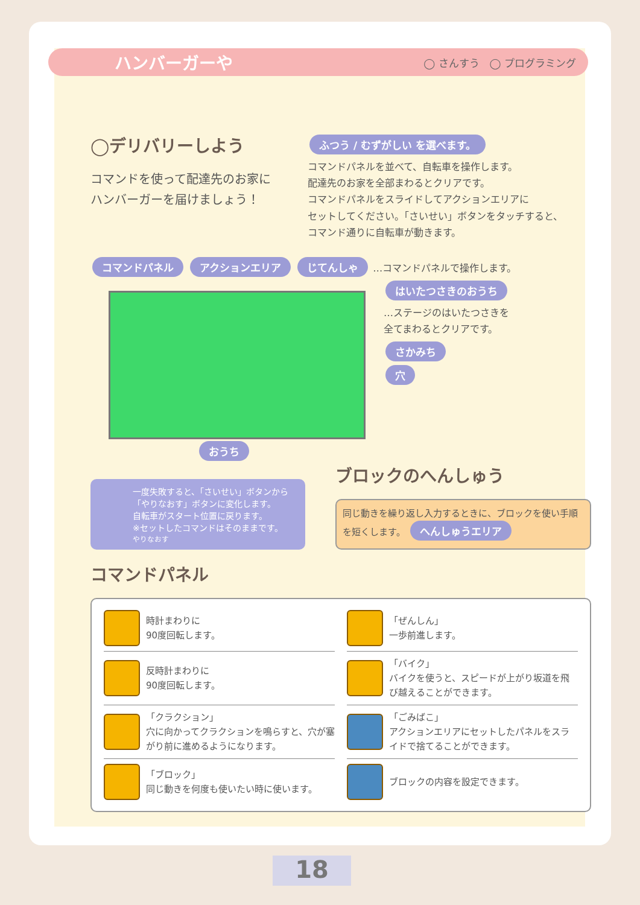ハンバーガーや
◯ さんすう　◯ プログラミング
◯デリバリーしよう
コマンドを使って配達先のお家に ハンバーガーを届けましょう！
ふつう / むずがしい を選べます。
コマンドパネルを並べて、自転車を操作します。
配達先のお家を全部まわるとクリアです。
コマンドパネルをスライドしてアクションエリアに
セットしてください。「さいせい」ボタンをタッチすると、
コマンド通りに自転車が動きます。
コマンドパネル アクションエリア じてんしゃ …コマンドパネルで操作します。
はいたつさきのおうち
…ステージのはいたつさきを
全てまわるとクリアです。
さかみち
穴
おうち
一度失敗すると、「さいせい」ボタンから「やりなおす」ボタンに変化します。
自転車がスタート位置に戻ります。
※セットしたコマンドはそのままです。
やりなおす
ブロックのへんしゅう
同じ動きを繰り返し入力するときに、ブロックを使い手順を短くします。 へんしゅうエリア
コマンドパネル
時計まわりに
90度回転します。
「ぜんしん」
一歩前進します。
反時計まわりに
90度回転します。
「バイク」
バイクを使うと、スピードが上がり坂道を飛び越えることができます。
「クラクション」
穴に向かってクラクションを鳴らすと、穴が塞がり前に進めるようになります。
「ごみばこ」
アクションエリアにセットしたパネルをスライドで捨てることができます。
「ブロック」
同じ動きを何度も使いたい時に使います。
ブロックの内容を設定できます。
18